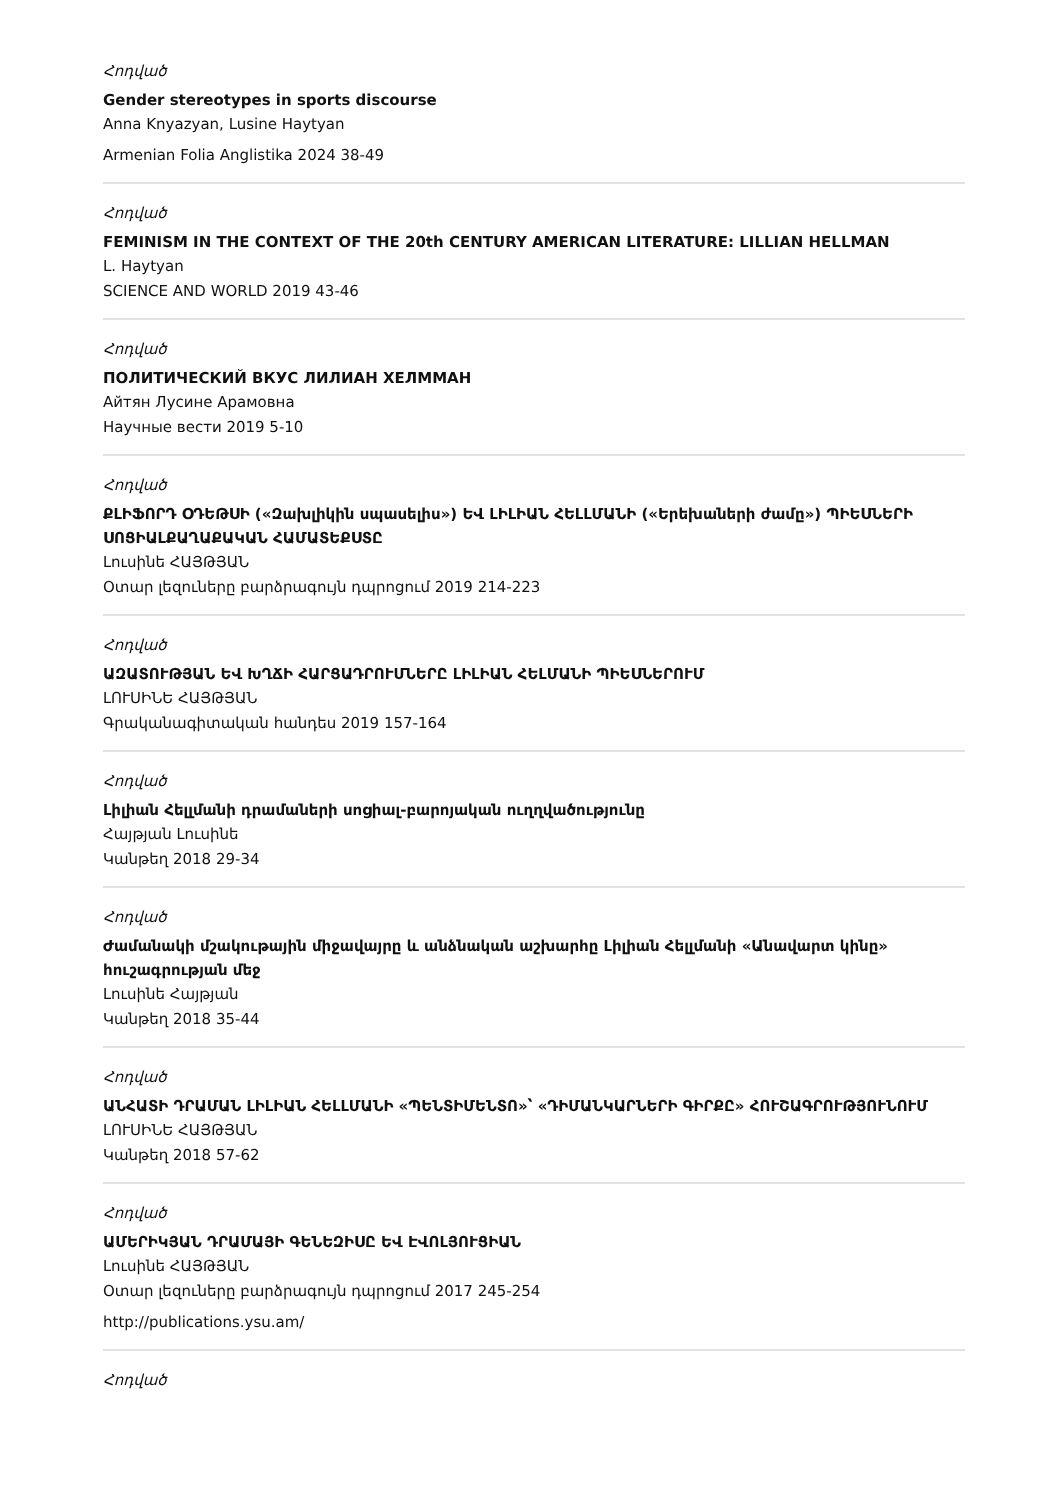Հոդված
Gender stereotypes in sports discourse
Anna Knyazyan, Lusine Haytyan
Armenian Folia Anglistika 2024 38-49
Հոդված
FEMINISM IN THE CONTEXT OF THE 20th CENTURY AMERICAN LITERATURE: LILLIAN HELLMAN
L. Haytyan
SCIENCE AND WORLD 2019 43-46
Հոդված
ПОЛИТИЧЕСКИЙ ВКУС ЛИЛИАН ХЕЛММАН
Айтян Лусине Арамовна
Научные вести 2019 5-10
Հոդված
ՔԼԻՖՈՐԴ ՕԴԵԹՍԻ («Զախլիկին սպասելիս») ԵՎ ԼԻԼԻԱՆ ՀԵԼԼՄԱՆԻ («Երեխաների ժամը») ՊԻԵՍՆԵՐԻ ՍՈՑԻԱԼՔԱՂԱՔԱԿԱՆ ՀԱՄԱՏԵՔՍՏԸ
Լուսինե ՀԱՅԹՅԱՆ
Օտար լեզուները բարձրագույն դպրոցում 2019 214-223
Հոդված
ԱԶԱՏՈՒԹՅԱՆ ԵՎ ԽՂՃԻ ՀԱՐՑԱԴՐՈՒՄՆԵՐԸ ԼԻԼԻԱՆ ՀԵԼՄԱՆԻ ՊԻԵՍՆԵՐՈՒՄ
ԼՈՒՍԻՆԵ ՀԱՅԹՅԱՆ
Գրականագիտական հանդես 2019 157-164
Հոդված
Լիլիան Հելլմանի դրամաների սոցիալ-բարոյական ուղղվածությունը
Հայթյան Լուսինե
Կանթեղ 2018 29-34
Հոդված
Ժամանակի մշակութային միջավայրը և անձնական աշխարհը Լիլիան Հելլմանի «Անավարտ կինը» հուշագրության մեջ
Լուսինե Հայթյան
Կանթեղ 2018 35-44
Հոդված
ԱՆՀԱՏԻ ԴՐԱՄԱՆ ԼԻԼԻԱՆ ՀԵԼԼՄԱՆԻ «ՊԵՆՏԻՄԵՆՏՈ»՝ «ԴԻՄԱՆԿԱՐՆԵՐԻ ԳԻՐՔԸ» ՀՈՒՇԱԳՐՈՒԹՅՈՒՆՈՒՄ
ԼՈՒՍԻՆԵ ՀԱՅԹՅԱՆ
Կանթեղ 2018 57-62
Հոդված
ԱՄԵՐԻԿՅԱՆ ԴՐԱՄԱՅԻ ԳԵՆԵԶԻՍԸ ԵՎ ԷՎՈԼՅՈՒՑԻԱՆ
Լուսինե ՀԱՅԹՅԱՆ
Օտար լեզուները բարձրագույն դպրոցում 2017 245-254
http://publications.ysu.am/
Հոդված